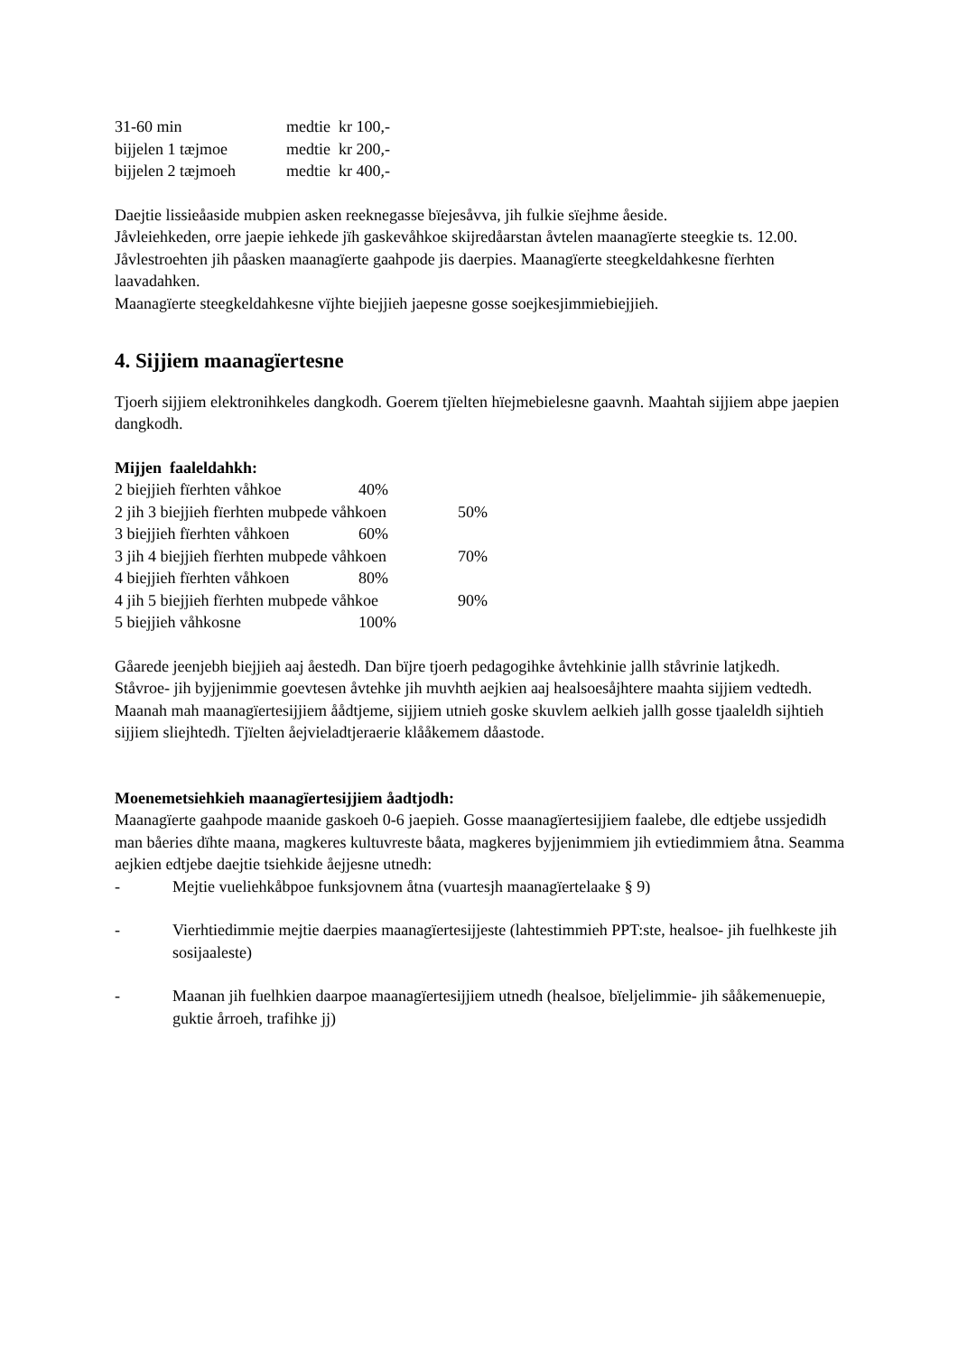31-60 min medtie kr 100,-
bijjelen 1 tæjmoe medtie kr 200,-
bijjelen 2 tæjmoeh medtie kr 400,-
Daejtie lissieåaside mubpien asken reeknegasse bïejesåvva, jih fulkie sïejhme åeside.
Jåvleiehkeden, orre jaepie iehkede jïh gaskevåhkoe skijredåarstan åvtelen maanagïerte steegkie ts. 12.00. Jåvlestroehten jih påasken maanagïerte gaahpode jis daerpies. Maanagïerte steegkeldahkesne fïerhten laavadahken.
Maanagïerte steegkeldahkesne vïjhte biejjieh jaepesne gosse soejkesjimmiebiejjieh.
4. Sijjiem maanagïertesne
Tjoerh sijjiem elektronihkeles dangkodh. Goerem tjïelten hïejmebielesne gaavnh. Maahtah sijjiem abpe jaepien dangkodh.
Mijjen faaleldahkh:
2 biejjieh fïerhten våhkoe 40%
2 jih 3 biejjieh fïerhten mubpede våhkoen 50%
3 biejjieh fïerhten våhkoen 60%
3 jih 4 biejjieh fïerhten mubpede våhkoen 70%
4 biejjieh fïerhten våhkoen 80%
4 jih 5 biejjieh fïerhten mubpede våhkoe 90%
5 biejjieh våhkosne 100%
Gåarede jeenjebh biejjieh aaj åestedh. Dan bïjre tjoerh pedagogihke åvtehkinie jallh ståvrinie latjkedh.
Ståvroe- jih byjjenimmie goevtesen åvtehke jih muvhth aejkien aaj healsoesåjhtere maahta sijjiem vedtedh.
Maanah mah maanagïertesijjiem åådtjeme, sijjiem utnieh goske skuvlem aelkieh jallh gosse tjaaleldh sijhtieh sijjiem sliejhtedh. Tjïelten åejvieladtjeraerie klååkemem dåastode.
Moenemetsiehkieh maanagïertesijjiem åadtjodh:
Maanagïerte gaahpode maanide gaskoeh 0-6 jaepieh. Gosse maanagïertesijjiem faalebe, dle edtjebe ussjedidh man båeries dïhte maana, magkeres kultuvreste båata, magkeres byjjenimmiem jih evtiedimmiem åtna. Seamma aejkien edtjebe daejtie tsiehkide åejjesne utnedh:
- Mejtie vueliehkåbpoe funksjovnem åtna (vuartesjh maanagïertelaake § 9)
- Vierhtiedimmie mejtie daerpies maanagïertesijjeste (lahtestimmieh PPT:ste, healsoe- jih fuelhkeste jih sosijaaleste)
- Maanan jih fuelhkien daarpoe maanagïertesijjiem utnedh (healsoe, bïeljelimmie- jih sååkemenuepie, guktie årroeh, trafihke jj)